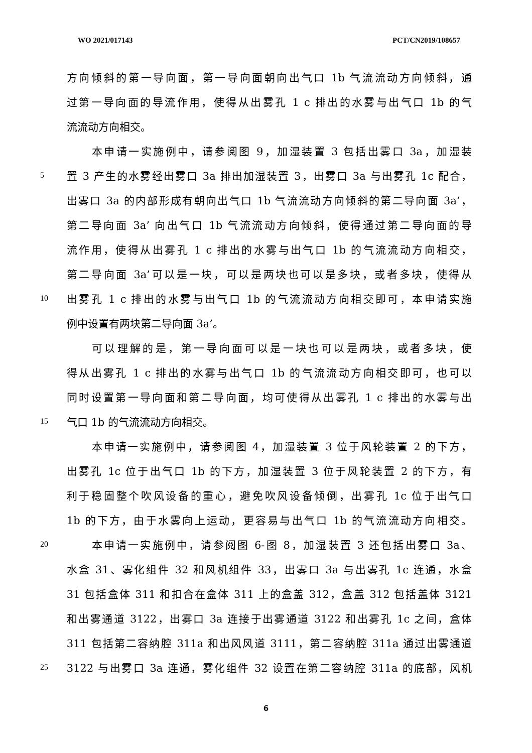WO 2021/017143 PCT/CN2019/108657
方向倾斜的第一导向面，第一导向面朝向出气口 1b 气流流动方向倾斜，通
过第一导向面的导流作用，使得从出雾孔 1 c 排出的水雾与出气口 1b 的气
流流动方向相交。
本申请一实施例中，请参阅图 9，加湿装置 3 包括出雾口 3a，加湿装
5 置 3 产生的水雾经出雾口 3a 排出加湿装置 3，出雾口 3a 与出雾孔 1c 配合，
出雾口 3a 的内部形成有朝向出气口 1b 气流流动方向倾斜的第二导向面 3a’，
第二导向面 3a’ 向出气口 1b 气流流动方向倾斜，使得通过第二导向面的导
流作用，使得从出雾孔 1 c 排出的水雾与出气口 1b 的气流流动方向相交，
第二导向面 3a’可以是一块，可以是两块也可以是多块，或者多块，使得从
10 出雾孔 1 c 排出的水雾与出气口 1b 的气流流动方向相交即可，本申请实施
例中设置有两块第二导向面 3a’。
可以理解的是，第一导向面可以是一块也可以是两块，或者多块，使
得从出雾孔 1 c 排出的水雾与出气口 1b 的气流流动方向相交即可，也可以
同时设置第一导向面和第二导向面，均可使得从出雾孔 1 c 排出的水雾与出
15 气口 1b 的气流流动方向相交。
本申请一实施例中，请参阅图 4，加湿装置 3 位于风轮装置 2 的下方，
出雾孔 1c 位于出气口 1b 的下方，加湿装置 3 位于风轮装置 2 的下方，有
利于稳固整个吹风设备的重心，避免吹风设备倾倒，出雾孔 1c 位于出气口
1b 的下方，由于水雾向上运动，更容易与出气口 1b 的气流流动方向相交。
20 本申请一实施例中，请参阅图 6-图 8，加湿装置 3 还包括出雾口 3a、
水盒 31、雾化组件 32 和风机组件 33，出雾口 3a 与出雾孔 1c 连通，水盒
31 包括盒体 311 和扣合在盒体 311 上的盒盖 312，盒盖 312 包括盖体 3121
和出雾通道 3122，出雾口 3a 连接于出雾通道 3122 和出雾孔 1c 之间，盒体
311 包括第二容纳腔 311a 和出风风道 3111，第二容纳腔 311a 通过出雾通道
25 3122 与出雾口 3a 连通，雾化组件 32 设置在第二容纳腔 311a 的底部，风机
6